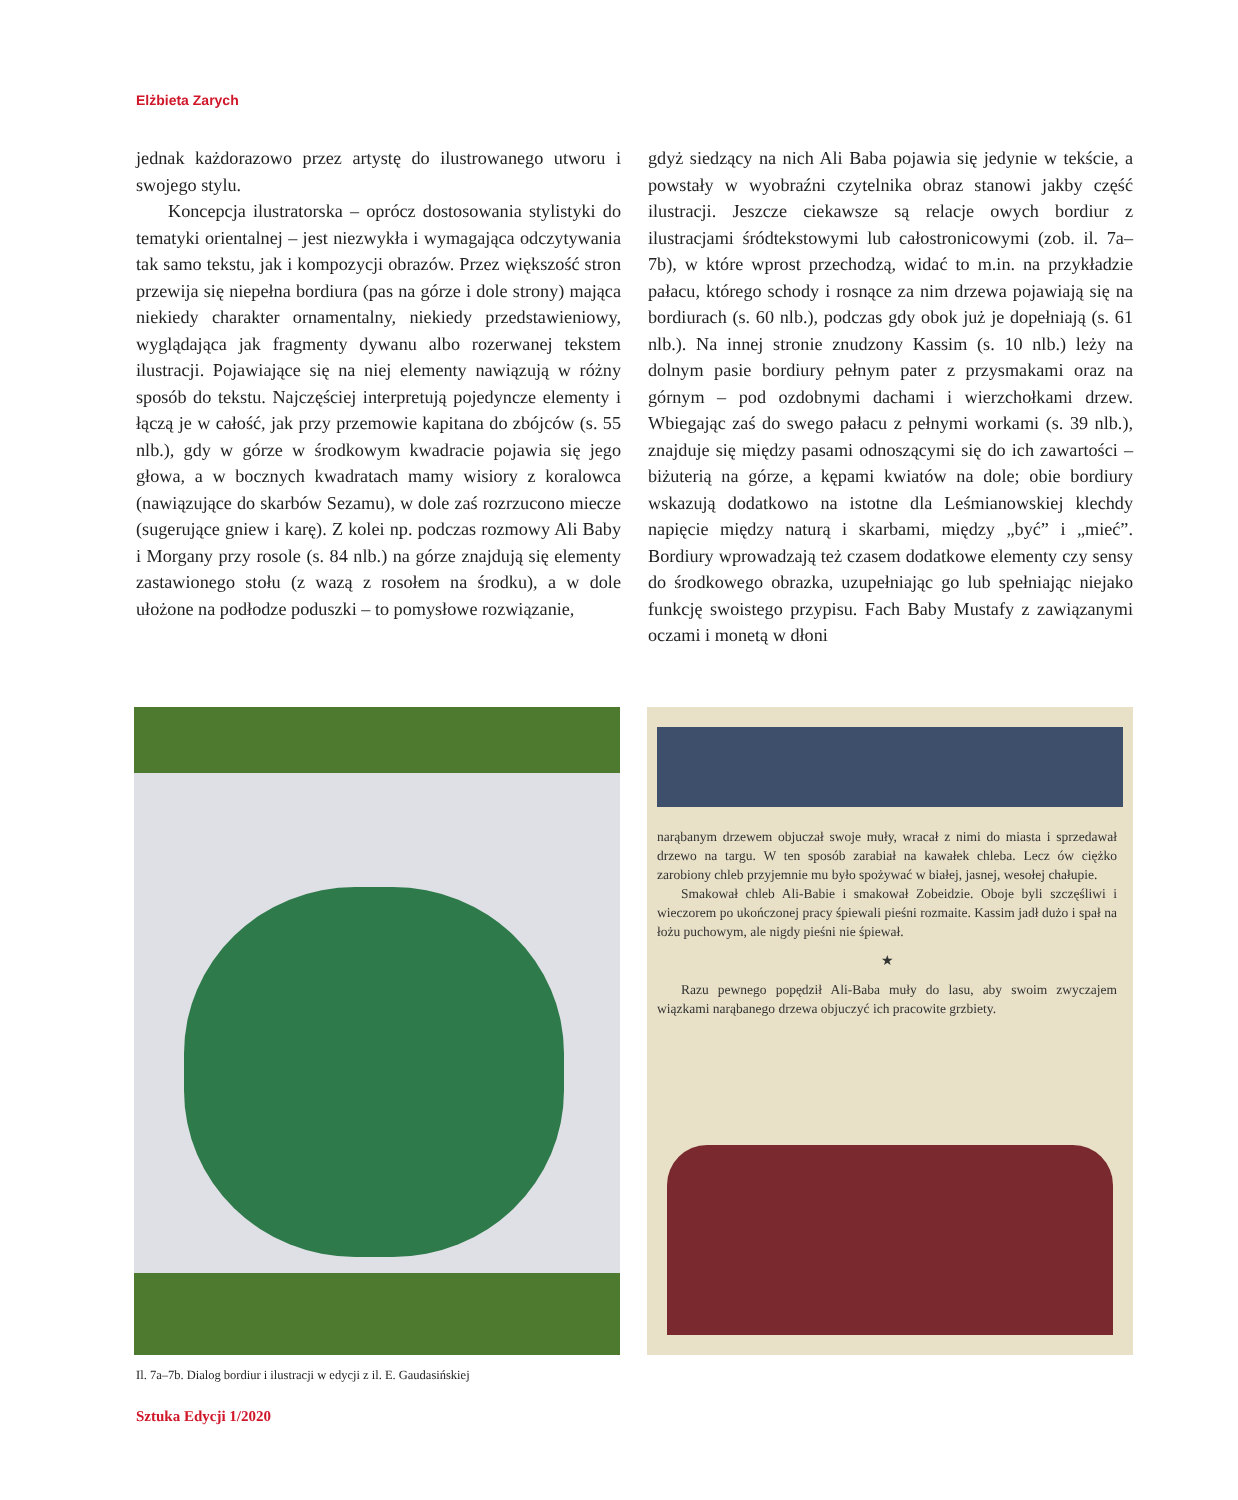Elżbieta Zarych
jednak każdorazowo przez artystę do ilustrowanego utworu i swojego stylu.
Koncepcja ilustratorska – oprócz dostosowania stylistyki do tematyki orientalnej – jest niezwykła i wymagająca odczytywania tak samo tekstu, jak i kompozycji obrazów. Przez większość stron przewija się niepełna bordiura (pas na górze i dole strony) mająca niekiedy charakter ornamentalny, niekiedy przedstawieniowy, wyglądająca jak fragmenty dywanu albo rozerwanej tekstem ilustracji. Pojawiające się na niej elementy nawiązują w różny sposób do tekstu. Najczęściej interpretują pojedyncze elementy i łączą je w całość, jak przy przemowie kapitana do zbójców (s. 55 nlb.), gdy w górze w środkowym kwadracie pojawia się jego głowa, a w bocznych kwadratach mamy wisiory z koralowca (nawiązujące do skarbów Sezamu), w dole zaś rozrzucono miecze (sugerujące gniew i karę). Z kolei np. podczas rozmowy Ali Baby i Morgany przy rosole (s. 84 nlb.) na górze znajdują się elementy zastawionego stołu (z wazą z rosołem na środku), a w dole ułożone na podłodze poduszki – to pomysłowe rozwiązanie,
gdyż siedzący na nich Ali Baba pojawia się jedynie w tekście, a powstały w wyobraźni czytelnika obraz stanowi jakby część ilustracji. Jeszcze ciekawsze są relacje owych bordiur z ilustracjami śródtekstowymi lub całostronicowymi (zob. il. 7a–7b), w które wprost przechodzą, widać to m.in. na przykładzie pałacu, którego schody i rosnące za nim drzewa pojawiają się na bordiurach (s. 60 nlb.), podczas gdy obok już je dopełniają (s. 61 nlb.). Na innej stronie znudzony Kassim (s. 10 nlb.) leży na dolnym pasie bordiury pełnym pater z przysmakami oraz na górnym – pod ozdobnymi dachami i wierzchołkami drzew. Wbiegając zaś do swego pałacu z pełnymi workami (s. 39 nlb.), znajduje się między pasami odnoszącymi się do ich zawartości – biżuterią na górze, a kępami kwiatów na dole; obie bordiury wskazują dodatkowo na istotne dla Leśmianowskiej klechdy napięcie między naturą i skarbami, między „być” i „mieć”. Bordiury wprowadzają też czasem dodatkowe elementy czy sensy do środkowego obrazka, uzupełniając go lub spełniając niejako funkcję swoistego przypisu. Fach Baby Mustafy z zawiązanymi oczami i monetą w dłoni
narąbanym drzewem objuczał swoje muły, wracał z nimi do miasta i sprzedawał drzewo na targu. W ten sposób zarabiał na kawałek chleba. Lecz ów ciężko zarobiony chleb przyjemnie mu było spożywać w białej, jasnej, wesołej chałupie.
Smakował chleb Ali-Babie i smakował Zobeidzie. Oboje byli szczęśliwi i wieczorem po ukończonej pracy śpiewali pieśni rozmaite. Kassim jadł dużo i spał na łożu puchowym, ale nigdy pieśni nie śpiewał.
★
Razu pewnego popędził Ali-Baba muły do lasu, aby swoim zwyczajem wiązkami narąbanego drzewa objuczyć ich pracowite grzbiety.
Il. 7a–7b. Dialog bordiur i ilustracji w edycji z il. E. Gaudasińskiej
Sztuka Edycji 1/2020